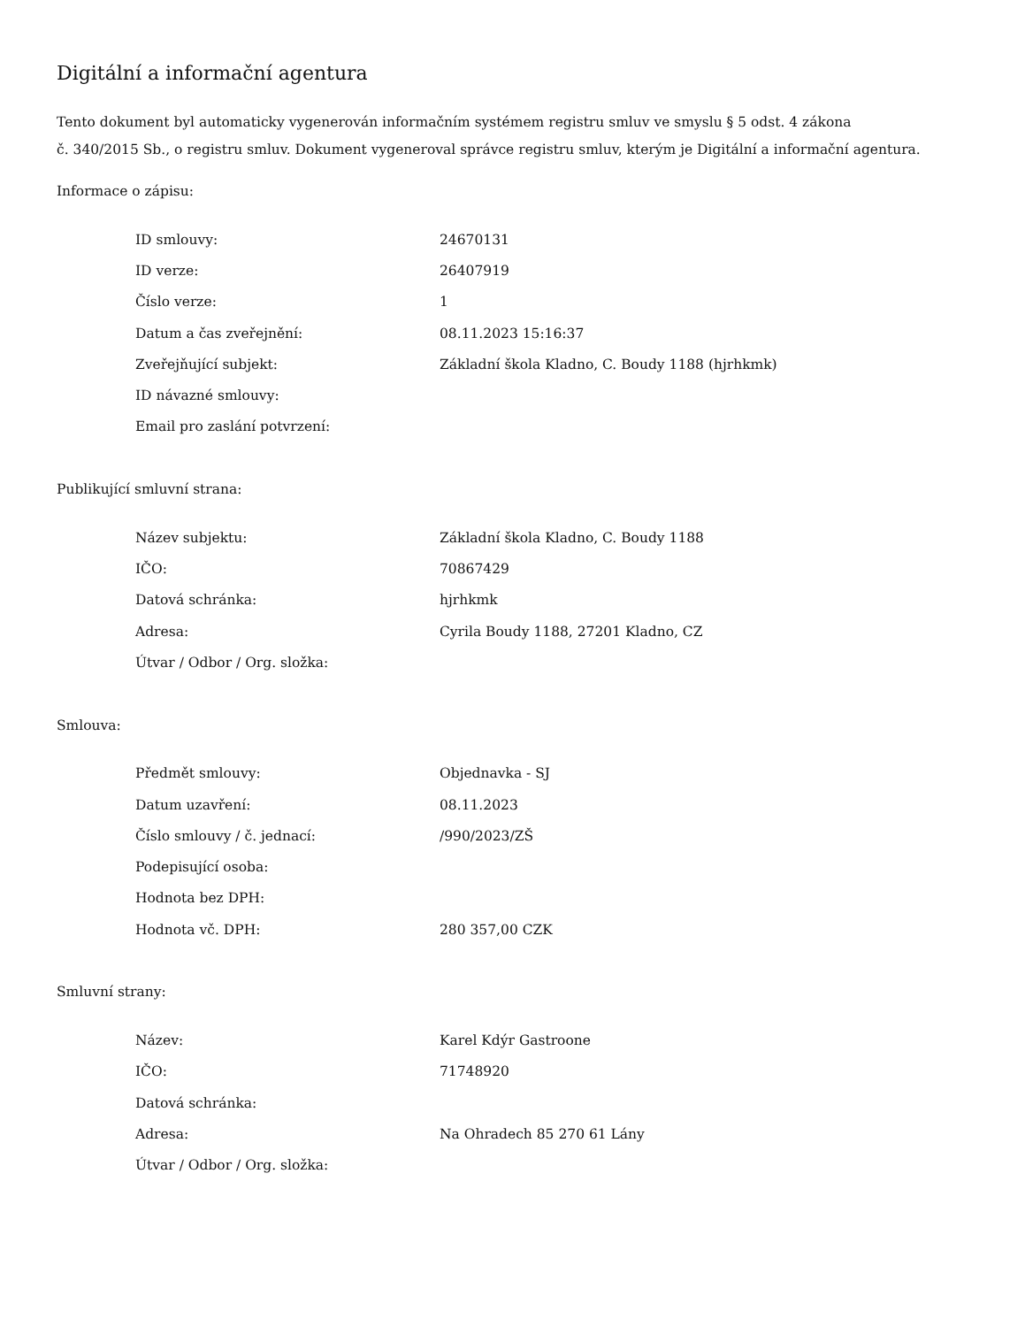Digitální a informační agentura
Tento dokument byl automaticky vygenerován informačním systémem registru smluv ve smyslu § 5 odst. 4 zákona
č. 340/2015 Sb., o registru smluv. Dokument vygeneroval správce registru smluv, kterým je Digitální a informační agentura.
Informace o zápisu:
| ID smlouvy: | 24670131 |
| ID verze: | 26407919 |
| Číslo verze: | 1 |
| Datum a čas zveřejnění: | 08.11.2023 15:16:37 |
| Zveřejňující subjekt: | Základní škola Kladno, C. Boudy 1188 (hjrhkmk) |
| ID návazné smlouvy: | |
| Email pro zaslání potvrzení: | |
Publikující smluvní strana:
| Název subjektu: | Základní škola Kladno, C. Boudy 1188 |
| IČO: | 70867429 |
| Datová schránka: | hjrhkmk |
| Adresa: | Cyrila Boudy 1188, 27201 Kladno, CZ |
| Útvar / Odbor / Org. složka: | |
Smlouva:
| Předmět smlouvy: | Objednavka - SJ |
| Datum uzavření: | 08.11.2023 |
| Číslo smlouvy / č. jednací: | /990/2023/ZŠ |
| Podepisující osoba: | |
| Hodnota bez DPH: | |
| Hodnota vč. DPH: | 280 357,00 CZK |
Smluvní strany:
| Název: | Karel Kdýr Gastroone |
| IČO: | 71748920 |
| Datová schránka: | |
| Adresa: | Na Ohradech 85 270 61 Lány |
| Útvar / Odbor / Org. složka: | |